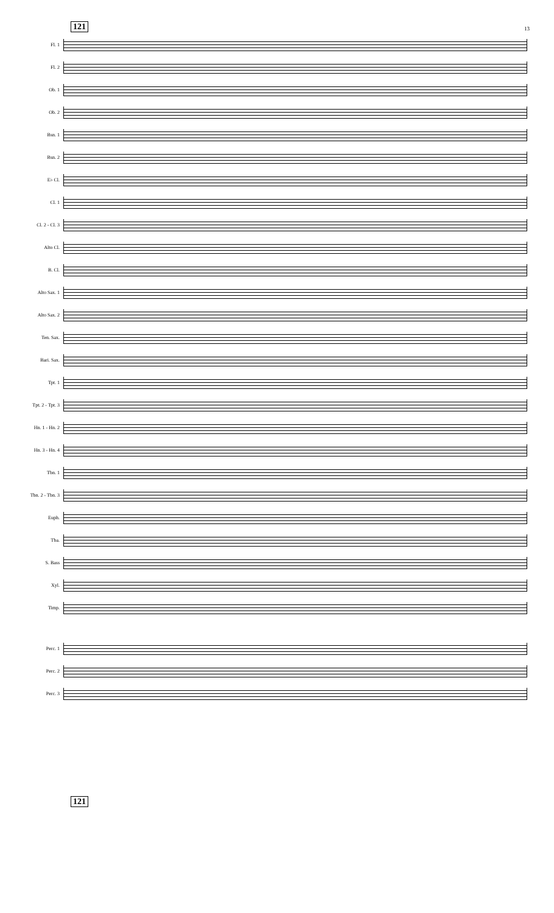121 13
Fl. 1
Fl. 2
Ob. 1
Ob. 2
Bsn. 1
Bsn. 2
E♭ Cl.
Cl. 1
Cl. 2 - Cl. 3
Alto Cl.
B. Cl.
Alto Sax. 1
Alto Sax. 2
Ten. Sax.
Bari. Sax.
Tpt. 1
Tpt. 2 - Tpt. 3
Hn. 1 - Hn. 2
Hn. 3 - Hn. 4
Tbn. 1
Tbn. 2 - Tbn. 3
Euph.
Tba.
S. Bass
Xyl.
Timp.
121
Perc. 1
Perc. 2
Perc. 3